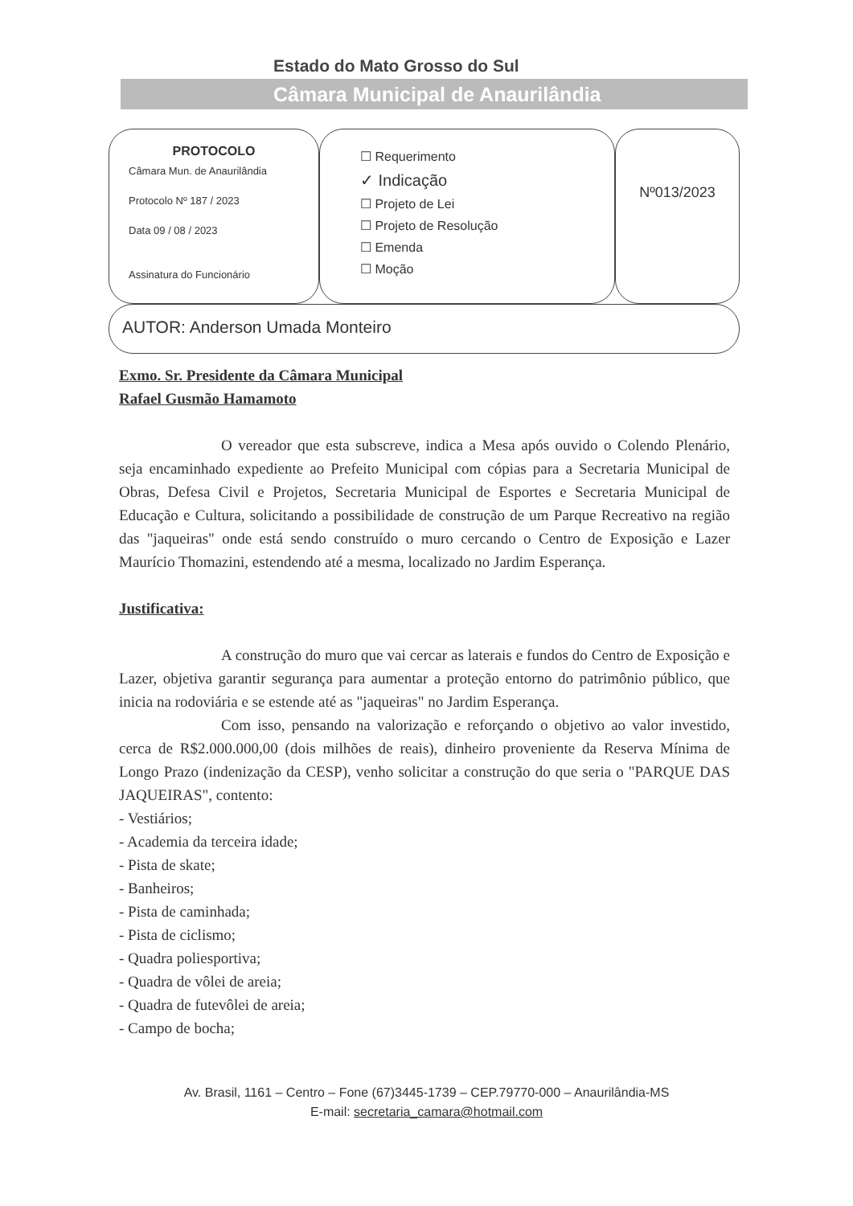Estado do Mato Grosso do Sul
Câmara Municipal de Anaurilândia
PROTOCOLO
Câmara Mun. de Anaurilândia
Protocolo Nº 187 / 2023
Data 09 / 08 / 2023
Assinatura do Funcionário
☐ Requerimento
✓ Indicação
☐ Projeto de Lei
☐ Projeto de Resolução
☐ Emenda
☐ Moção
Nº013/2023
AUTOR: Anderson Umada Monteiro
Exmo. Sr. Presidente da Câmara Municipal
Rafael Gusmão Hamamoto
O vereador que esta subscreve, indica a Mesa após ouvido o Colendo Plenário, seja encaminhado expediente ao Prefeito Municipal com cópias para a Secretaria Municipal de Obras, Defesa Civil e Projetos, Secretaria Municipal de Esportes e Secretaria Municipal de Educação e Cultura, solicitando a possibilidade de construção de um Parque Recreativo na região das "jaqueiras" onde está sendo construído o muro cercando o Centro de Exposição e Lazer Maurício Thomazini, estendendo até a mesma, localizado no Jardim Esperança.
Justificativa:
A construção do muro que vai cercar as laterais e fundos do Centro de Exposição e Lazer, objetiva garantir segurança para aumentar a proteção entorno do patrimônio público, que inicia na rodoviária e se estende até as "jaqueiras" no Jardim Esperança.
Com isso, pensando na valorização e reforçando o objetivo ao valor investido, cerca de R$2.000.000,00 (dois milhões de reais), dinheiro proveniente da Reserva Mínima de Longo Prazo (indenização da CESP), venho solicitar a construção do que seria o "PARQUE DAS JAQUEIRAS", contento:
- Vestiários;
- Academia da terceira idade;
- Pista de skate;
- Banheiros;
- Pista de caminhada;
- Pista de ciclismo;
- Quadra poliesportiva;
- Quadra de vôlei de areia;
- Quadra de futevôlei de areia;
- Campo de bocha;
Av. Brasil, 1161 – Centro – Fone (67)3445-1739 – CEP.79770-000 – Anaurilândia-MS
E-mail: secretaria_camara@hotmail.com